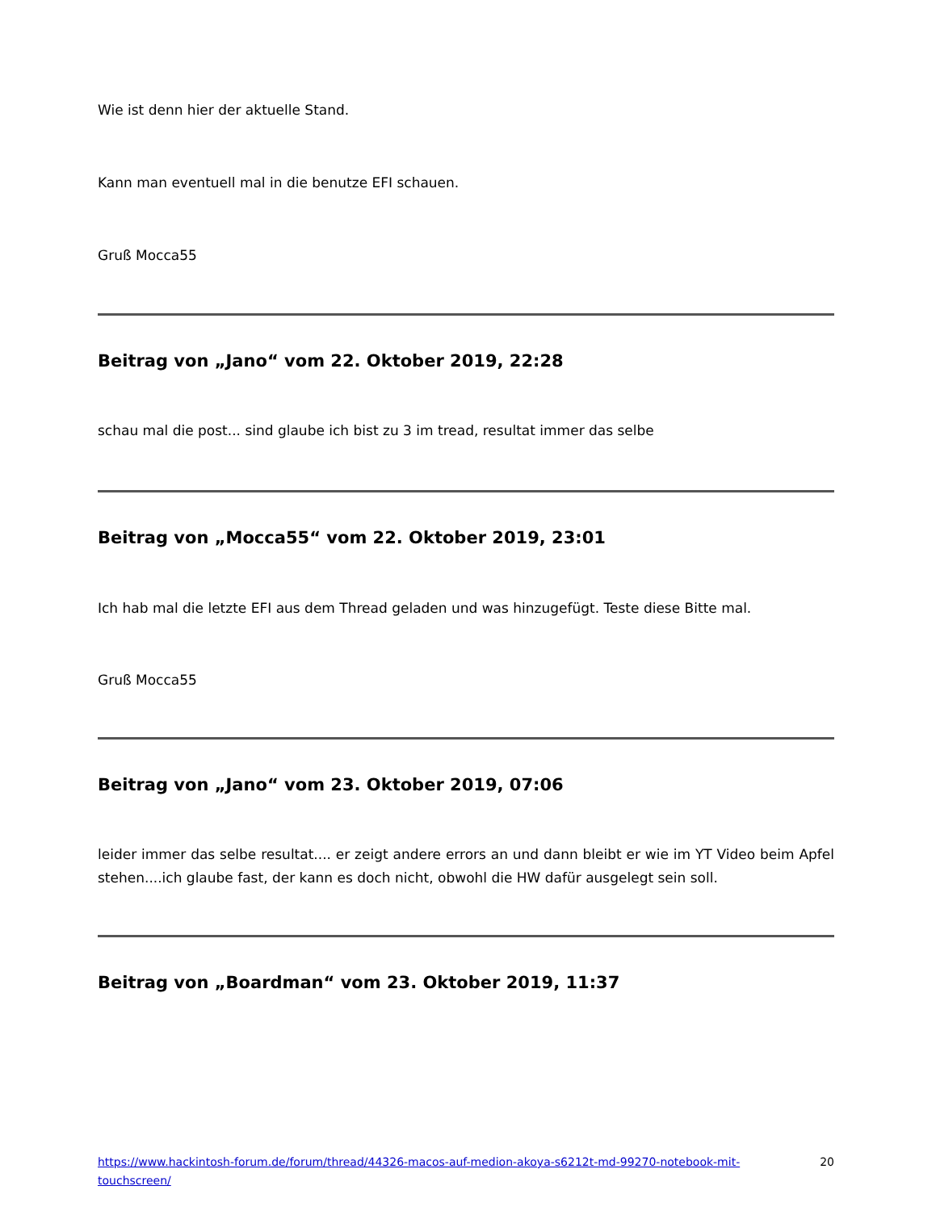Wie ist denn hier der aktuelle Stand.
Kann man eventuell mal in die benutze EFI schauen.
Gruß Mocca55
Beitrag von „Jano“ vom 22. Oktober 2019, 22:28
schau mal die post... sind glaube ich bist zu 3 im tread, resultat immer das selbe
Beitrag von „Mocca55“ vom 22. Oktober 2019, 23:01
Ich hab mal die letzte EFI aus dem Thread geladen und was hinzugefügt. Teste diese Bitte mal.
Gruß Mocca55
Beitrag von „Jano“ vom 23. Oktober 2019, 07:06
leider immer das selbe resultat.... er zeigt andere errors an und dann bleibt er wie im YT Video beim Apfel stehen....ich glaube fast, der kann es doch nicht, obwohl die HW dafür ausgelegt sein soll.
Beitrag von „Boardman“ vom 23. Oktober 2019, 11:37
https://www.hackintosh-forum.de/forum/thread/44326-macos-auf-medion-akoya-s6212t-md-99270-notebook-mit-touchscreen/ 20